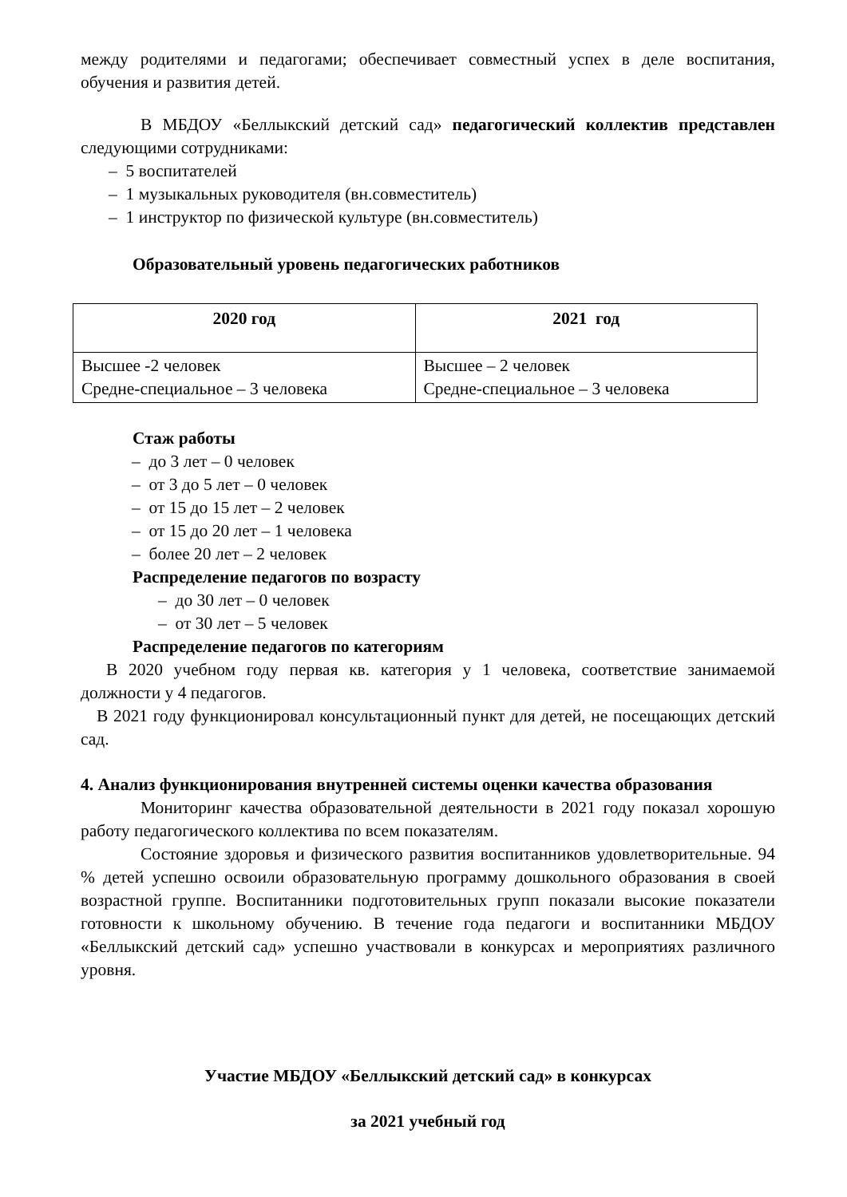между родителями и педагогами; обеспечивает совместный успех в деле воспитания, обучения и развития детей.
В МБДОУ «Беллыкский детский сад» педагогический коллектив представлен следующими сотрудниками:
– 5 воспитателей
– 1 музыкальных руководителя (вн.совместитель)
– 1 инструктор по физической культуре (вн.совместитель)
Образовательный уровень педагогических работников
| 2020 год | 2021 год |
| --- | --- |
| Высшее -2 человек Средне-специальное – 3 человека | Высшее – 2 человек Средне-специальное – 3 человека |
Стаж работы
– до 3 лет – 0 человек
– от 3 до 5 лет – 0 человек
– от 15 до 15 лет – 2 человек
– от 15 до 20 лет – 1 человека
– более 20 лет – 2 человек
Распределение педагогов по возрасту
– до 30 лет – 0 человек
– от 30 лет – 5 человек
Распределение педагогов по категориям
В 2020 учебном году первая кв. категория у 1 человека, соответствие занимаемой должности у 4 педагогов.
В 2021 году функционировал консультационный пункт для детей, не посещающих детский сад.
4. Анализ функционирования внутренней системы оценки качества образования
Мониторинг качества образовательной деятельности в 2021 году показал хорошую работу педагогического коллектива по всем показателям.
Состояние здоровья и физического развития воспитанников удовлетворительные. 94 % детей успешно освоили образовательную программу дошкольного образования в своей возрастной группе. Воспитанники подготовительных групп показали высокие показатели готовности к школьному обучению. В течение года педагоги и воспитанники МБДОУ «Беллыкский детский сад» успешно участвовали в конкурсах и мероприятиях различного уровня.
Участие МБДОУ «Беллыкский детский сад» в конкурсах
за 2021 учебный год